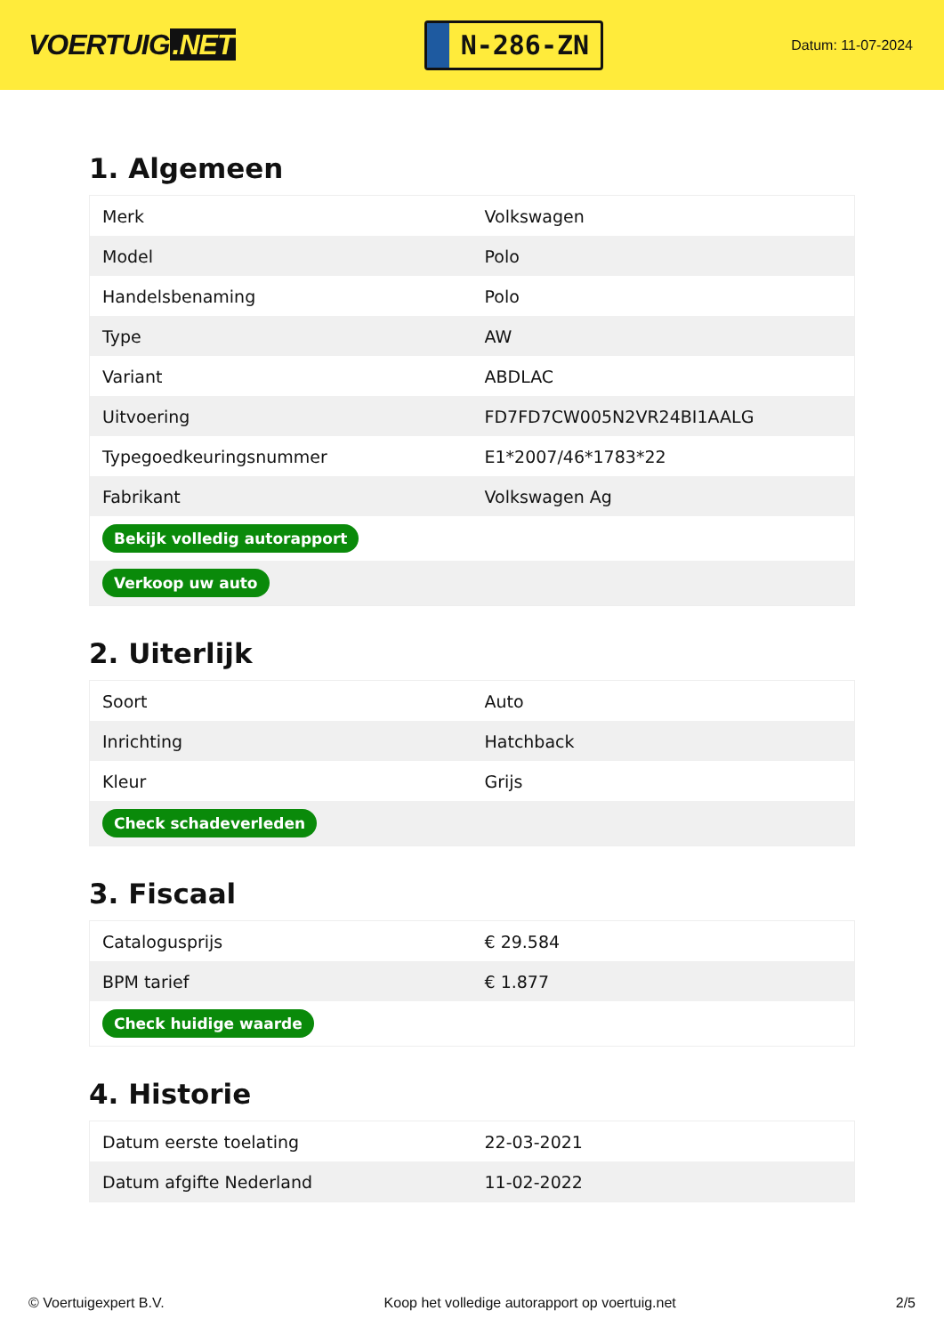VOERTUIG.NET
N-286-ZN
Datum: 11-07-2024
1. Algemeen
| Merk | Volkswagen |
| Model | Polo |
| Handelsbenaming | Polo |
| Type | AW |
| Variant | ABDLAC |
| Uitvoering | FD7FD7CW005N2VR24BI1AALG |
| Typegoedkeuringsnummer | E1*2007/46*1783*22 |
| Fabrikant | Volkswagen Ag |
| Bekijk volledig autorapport | |
| Verkoop uw auto | |
2. Uiterlijk
| Soort | Auto |
| Inrichting | Hatchback |
| Kleur | Grijs |
| Check schadeverleden | |
3. Fiscaal
| Catalogusprijs | € 29.584 |
| BPM tarief | € 1.877 |
| Check huidige waarde | |
4. Historie
| Datum eerste toelating | 22-03-2021 |
| Datum afgifte Nederland | 11-02-2022 |
© Voertuigexpert B.V. Koop het volledige autorapport op voertuig.net 2/5